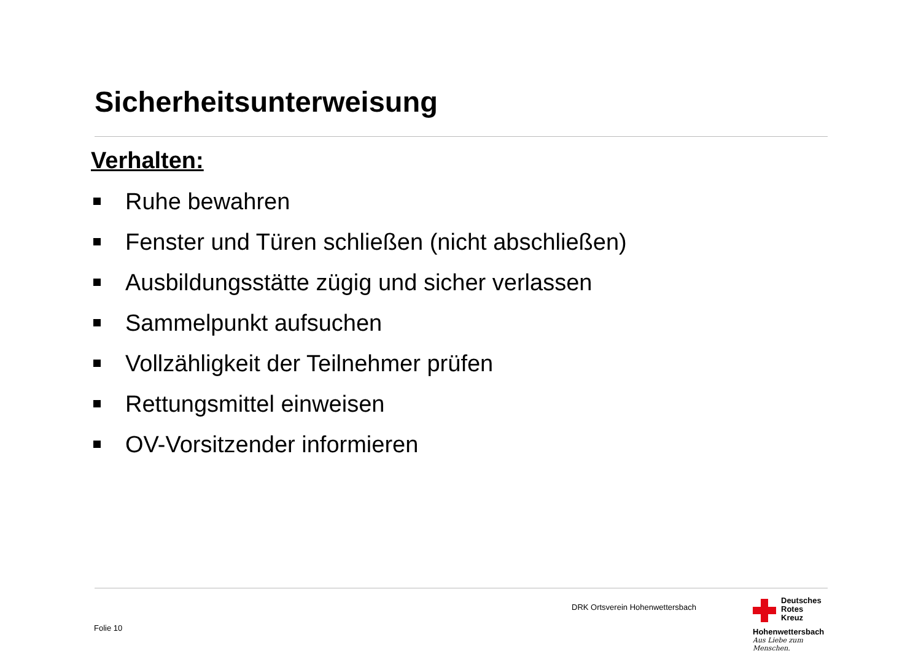Sicherheitsunterweisung
Verhalten:
Ruhe bewahren
Fenster und Türen schließen (nicht abschließen)
Ausbildungsstätte zügig und sicher verlassen
Sammelpunkt aufsuchen
Vollzähligkeit der Teilnehmer prüfen
Rettungsmittel einweisen
OV-Vorsitzender informieren
DRK Ortsverein Hohenwettersbach
Folie 10
Deutsches
Rotes
Kreuz
Hohenwettersbach
Aus Liebe zum Menschen.